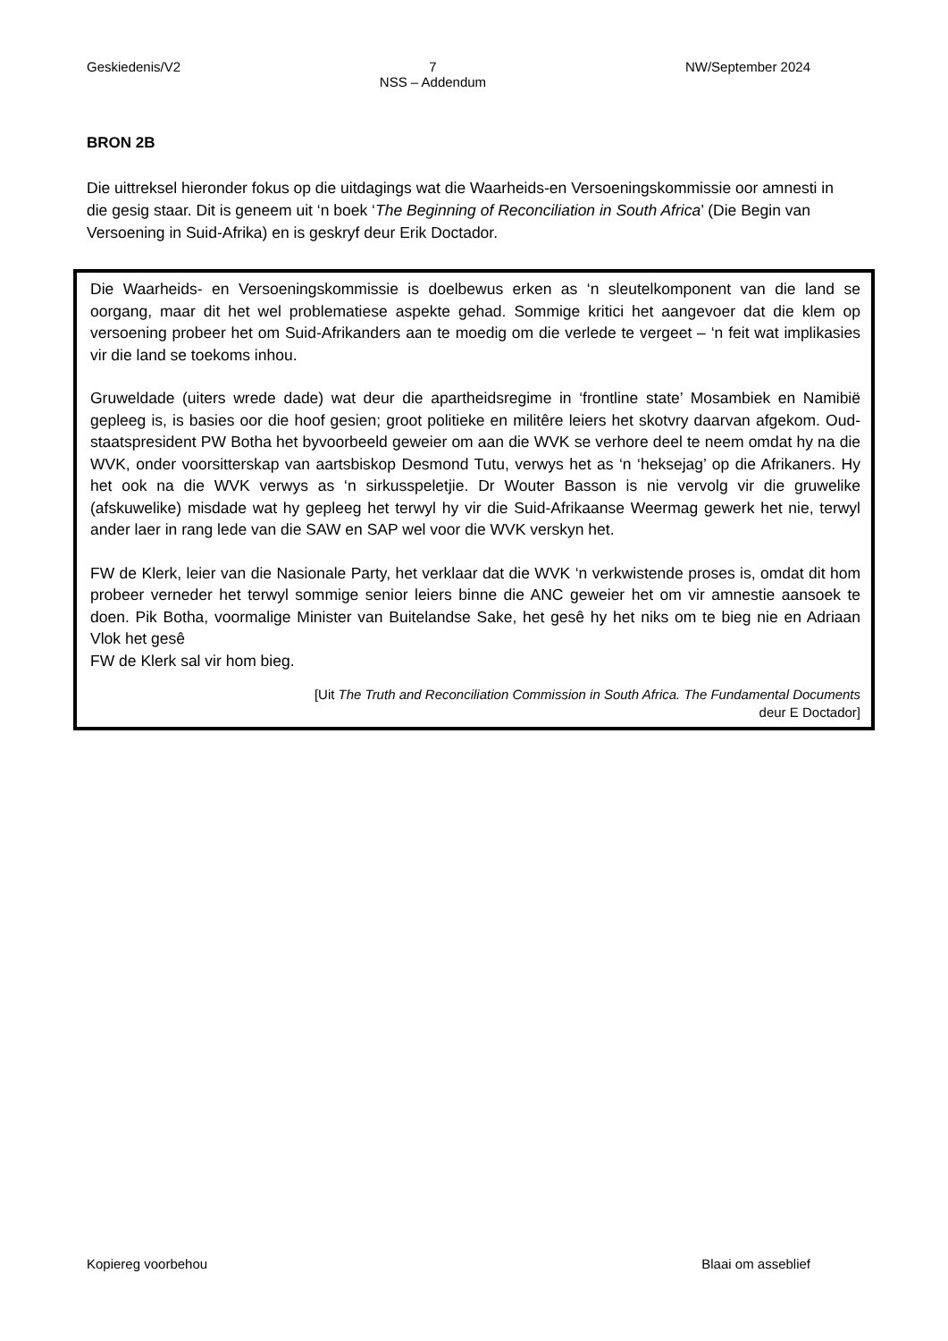Geskiedenis/V2 7
NSS – Addendum NW/September 2024
BRON 2B
Die uittreksel hieronder fokus op die uitdagings wat die Waarheids-en Versoeningskommissie oor amnesti in die gesig staar. Dit is geneem uit ‘n boek ‘The Beginning of Reconciliation in South Africa’ (Die Begin van Versoening in Suid-Afrika) en is geskryf deur Erik Doctador.
Die Waarheids- en Versoeningskommissie is doelbewus erken as ‘n sleutelkomponent van die land se oorgang, maar dit het wel problematiese aspekte gehad. Sommige kritici het aangevoer dat die klem op versoening probeer het om Suid-Afrikanders aan te moedig om die verlede te vergeet – ‘n feit wat implikasies vir die land se toekoms inhou.
Gruweldade (uiters wrede dade) wat deur die apartheidsregime in ‘frontline state’ Mosambiek en Namibië gepleeg is, is basies oor die hoof gesien; groot politieke en militêre leiers het skotvry daarvan afgekom. Oud-staatspresident PW Botha het byvoorbeeld geweier om aan die WVK se verhore deel te neem omdat hy na die WVK, onder voorsitterskap van aartsbiskop Desmond Tutu, verwys het as ‘n ‘heksejag’ op die Afrikaners. Hy het ook na die WVK verwys as ‘n sirkusspeletjie. Dr Wouter Basson is nie vervolg vir die gruwelike (afskuwelike) misdade wat hy gepleeg het terwyl hy vir die Suid-Afrikaanse Weermag gewerk het nie, terwyl ander laer in rang lede van die SAW en SAP wel voor die WVK verskyn het.
FW de Klerk, leier van die Nasionale Party, het verklaar dat die WVK ‘n verkwistende proses is, omdat dit hom probeer verneder het terwyl sommige senior leiers binne die ANC geweier het om vir amnestie aansoek te doen. Pik Botha, voormalige Minister van Buitelandse Sake, het gesê hy het niks om te bieg nie en Adriaan Vlok het gesê
FW de Klerk sal vir hom bieg.
[Uit The Truth and Reconciliation Commission in South Africa. The Fundamental Documents
deur E Doctador]
Kopiereg voorbehou Blaai om asseblief